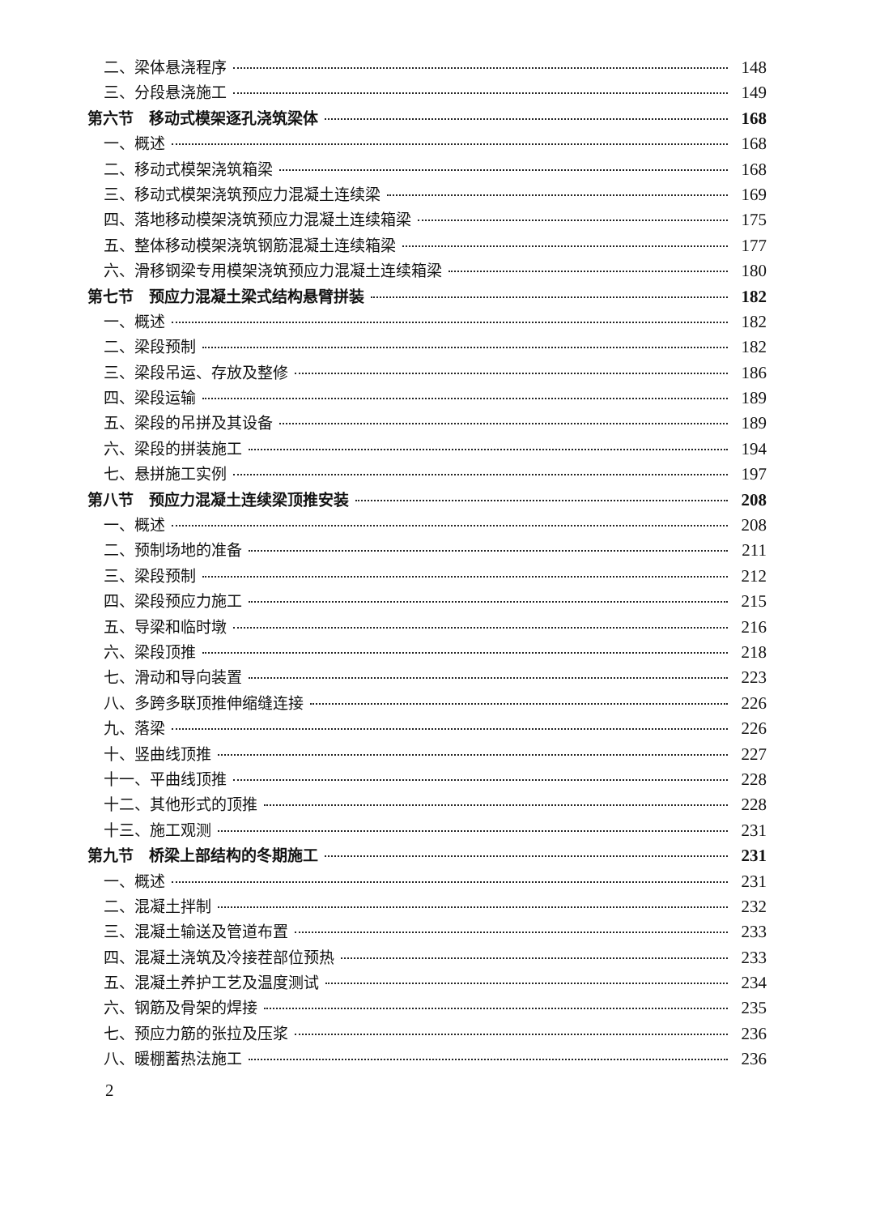二、梁体悬浇程序 148
三、分段悬浇施工 149
第六节　移动式模架逐孔浇筑梁体 168
一、概述 168
二、移动式模架浇筑箱梁 168
三、移动式模架浇筑预应力混凝土连续梁 169
四、落地移动模架浇筑预应力混凝土连续箱梁 175
五、整体移动模架浇筑钢筋混凝土连续箱梁 177
六、滑移钢梁专用模架浇筑预应力混凝土连续箱梁 180
第七节　预应力混凝土梁式结构悬臂拼装 182
一、概述 182
二、梁段预制 182
三、梁段吊运、存放及整修 186
四、梁段运输 189
五、梁段的吊拼及其设备 189
六、梁段的拼装施工 194
七、悬拼施工实例 197
第八节　预应力混凝土连续梁顶推安装 208
一、概述 208
二、预制场地的准备 211
三、梁段预制 212
四、梁段预应力施工 215
五、导梁和临时墩 216
六、梁段顶推 218
七、滑动和导向装置 223
八、多跨多联顶推伸缩缝连接 226
九、落梁 226
十、竖曲线顶推 227
十一、平曲线顶推 228
十二、其他形式的顶推 228
十三、施工观测 231
第九节　桥梁上部结构的冬期施工 231
一、概述 231
二、混凝土拌制 232
三、混凝土输送及管道布置 233
四、混凝土浇筑及冷接茬部位预热 233
五、混凝土养护工艺及温度测试 234
六、钢筋及骨架的焊接 235
七、预应力筋的张拉及压浆 236
八、暖棚蓄热法施工 236
2